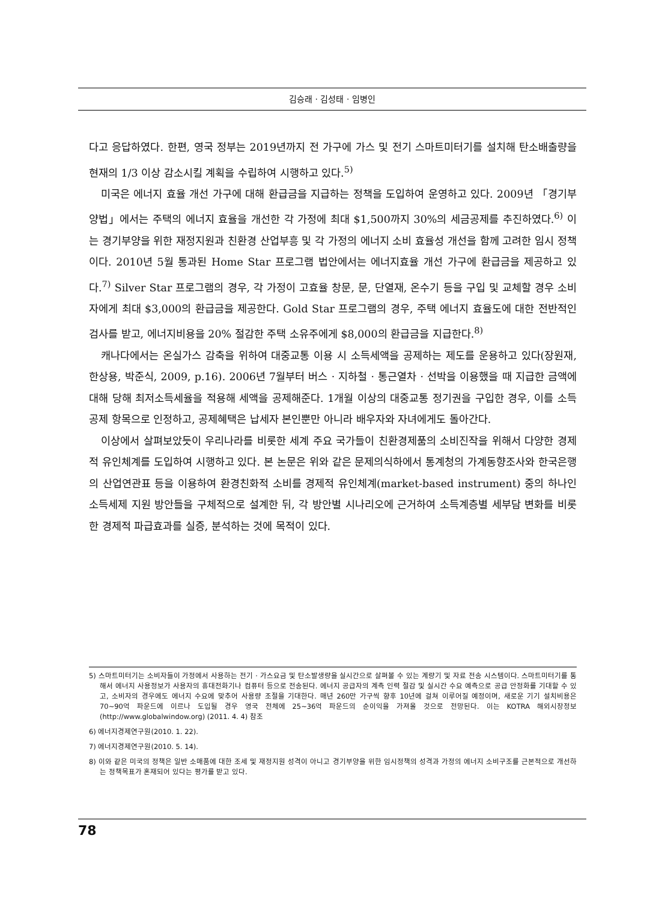김승래 · 김성태 · 임병인
다고 응답하였다. 한편, 영국 정부는 2019년까지 전 가구에 가스 및 전기 스마트미터기를 설치해 탄소배출량을 현재의 1/3 이상 감소시킬 계획을 수립하여 시행하고 있다.<sup>5)</sup>
미국은 에너지 효율 개선 가구에 대해 환급금을 지급하는 정책을 도입하여 운영하고 있다. 2009년 「경기부양법」에서는 주택의 에너지 효율을 개선한 각 가정에 최대 $1,500까지 30%의 세금공제를 추진하였다.<sup>6)</sup> 이는 경기부양을 위한 재정지원과 친환경 산업부흥 및 각 가정의 에너지 소비 효율성 개선을 함께 고려한 임시 정책이다. 2010년 5월 통과된 Home Star 프로그램 법안에서는 에너지효율 개선 가구에 환급금을 제공하고 있다.<sup>7)</sup> Silver Star 프로그램의 경우, 각 가정이 고효율 창문, 문, 단열재, 온수기 등을 구입 및 교체할 경우 소비자에게 최대 $3,000의 환급금을 제공한다. Gold Star 프로그램의 경우, 주택 에너지 효율도에 대한 전반적인 검사를 받고, 에너지비용을 20% 절감한 주택 소유주에게 $8,000의 환급금을 지급한다.<sup>8)</sup>
캐나다에서는 온실가스 감축을 위하여 대중교통 이용 시 소득세액을 공제하는 제도를 운용하고 있다(장원재, 한상용, 박준식, 2009, p.16). 2006년 7월부터 버스 · 지하철 · 통근열차 · 선박을 이용했을 때 지급한 금액에 대해 당해 최저소득세율을 적용해 세액을 공제해준다. 1개월 이상의 대중교통 정기권을 구입한 경우, 이를 소득공제 항목으로 인정하고, 공제혜택은 납세자 본인뿐만 아니라 배우자와 자녀에게도 돌아간다.
이상에서 살펴보았듯이 우리나라를 비롯한 세계 주요 국가들이 친환경제품의 소비진작을 위해서 다양한 경제적 유인체계를 도입하여 시행하고 있다. 본 논문은 위와 같은 문제의식하에서 통계청의 가계동향조사와 한국은행의 산업연관표 등을 이용하여 환경친화적 소비를 경제적 유인체계(market-based instrument) 중의 하나인 소득세제 지원 방안들을 구체적으로 설계한 뒤, 각 방안별 시나리오에 근거하여 소득계층별 세부담 변화를 비롯한 경제적 파급효과를 실증, 분석하는 것에 목적이 있다.
5) 스마트미터기는 소비자들이 가정에서 사용하는 전기 · 가스요금 및 탄소발생량을 실시간으로 살펴볼 수 있는 계량기 및 자료 전송 시스템이다. 스마트미터기를 통해서 에너지 사용정보가 사용자의 휴대전화기나 컴퓨터 등으로 전송된다. 에너지 공급자의 계측 인력 절감 및 실시간 수요 예측으로 공급 안정화를 기대할 수 있고, 소비자의 경우에도 에너지 수요에 맞추어 사용량 조절을 기대한다. 매년 260만 가구씩 향후 10년에 걸쳐 이루어질 예정이며, 새로운 기기 설치비용은 70~90억 파운드에 이르나 도입될 경우 영국 전체에 25~36억 파운드의 순이익을 가져올 것으로 전망된다. 이는 KOTRA 해외시장정보(http://www.globalwindow.org) (2011. 4. 4) 참조
6) 에너지경제연구원(2010. 1. 22).
7) 에너지경제연구원(2010. 5. 14).
8) 이와 같은 미국의 정책은 일반 소매품에 대한 조세 및 재정지원 성격이 아니고 경기부양을 위한 임시정책의 성격과 가정의 에너지 소비구조를 근본적으로 개선하는 정책목표가 혼재되어 있다는 평가를 받고 있다.
78